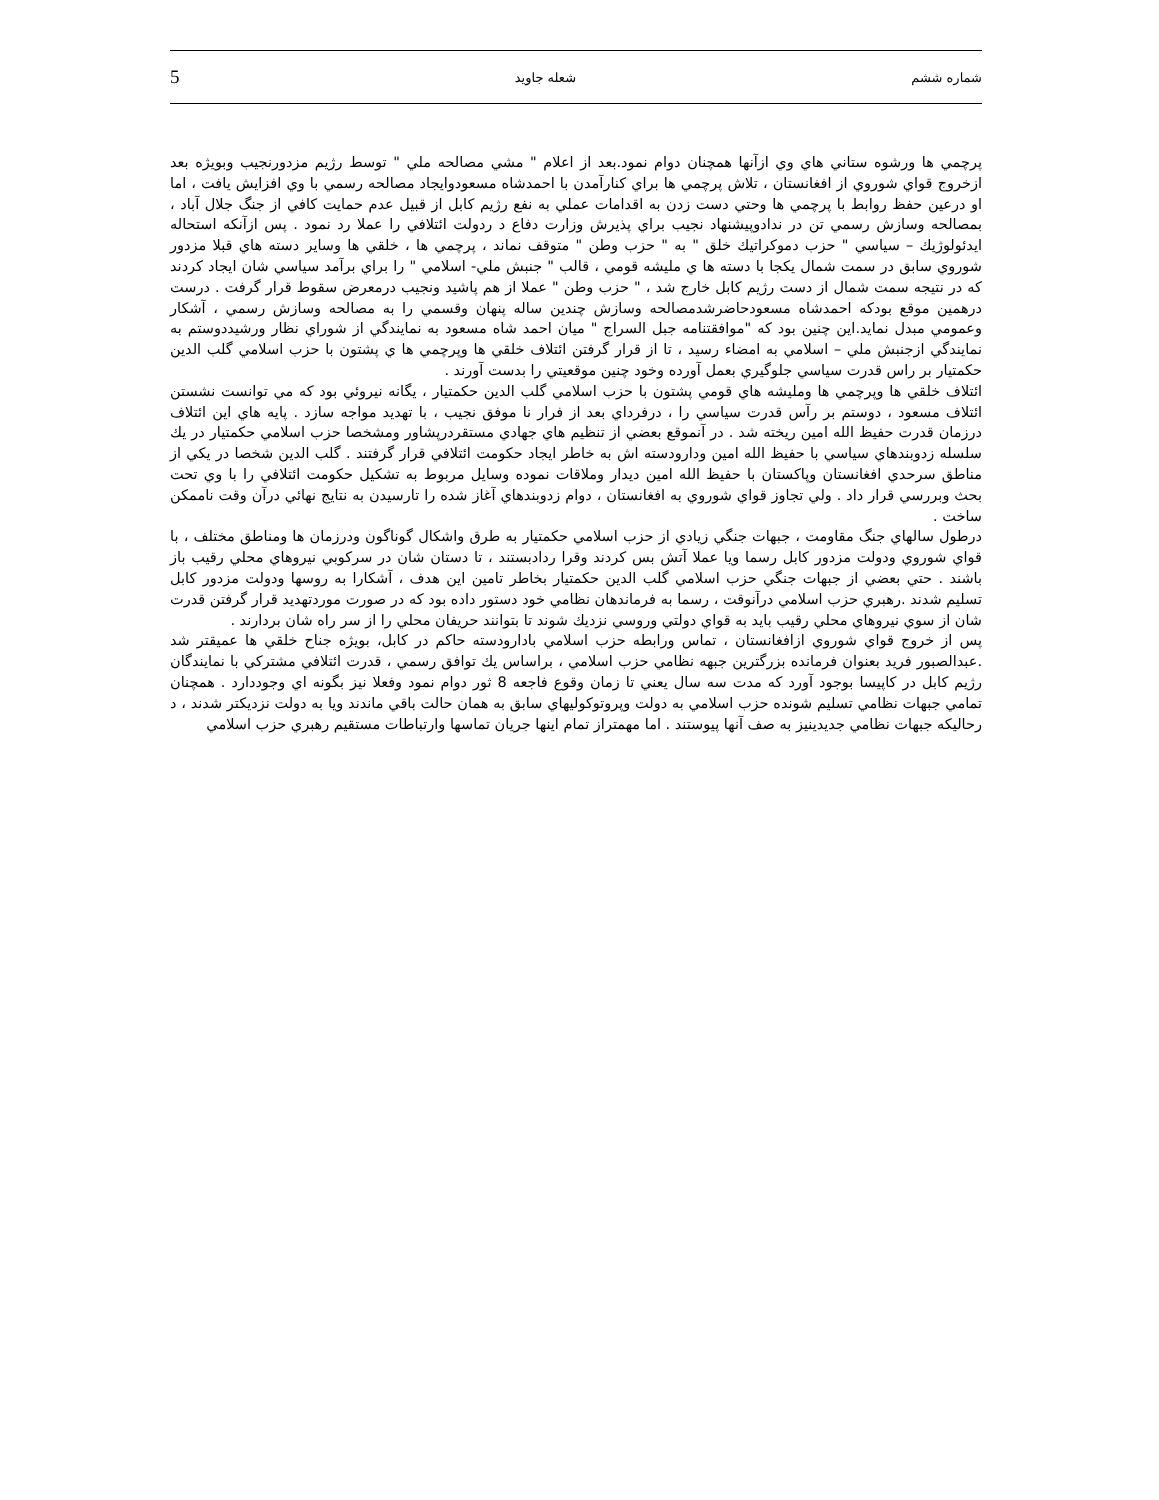شماره ششم شعله جاويد 5
پرچمي ها ورشوه ستاني هاي وي ازآنها همچنان دوام نمود.بعد از اعلام " مشي مصالحه ملي " توسط رژيم مزدورنجيب وبويژه بعد ازخروج قواي شوروي از افغانستان ، تلاش پرچمي ها براي كنارآمدن با احمدشاه مسعودوايجاد مصالحه رسمي با وي افزايش يافت ، اما او درعين حفظ روابط با پرچمي ها وحتي دست زدن به اقدامات عملي به نفع رژيم كابل از قبيل عدم حمايت كافي از جنگ جلال آباد ، بمصالحه وسازش رسمي تن در ندادوپيشنهاد نجيب براي پذيرش وزارت دفاع د ردولت ائتلافي را عملا رد نمود . پس ازآنكه استحاله ايدئولوژيك – سياسي " حزب دموكراتيك خلق " به " حزب وطن " متوقف نماند ، پرچمي ها ، خلقي ها وساير دسته هاي قبلا مزدور شوروي سابق در سمت شمال يكجا با دسته ها ي مليشه قومي ، قالب " جنبش ملي- اسلامي " را براي برآمد سياسي شان ايجاد كردند كه در نتيجه سمت شمال از دست رژيم كابل خارج شد ، " حزب وطن " عملا از هم پاشيد ونجيب درمعرض سقوط قرار گرفت . درست درهمين موقع بودكه احمدشاه مسعودحاضرشدمصالحه وسازش چندين ساله پنهان وقسمي را به مصالحه وسازش رسمي ، آشكار وعمومي مبدل نمايد.اين چنين بود كه "موافقتنامه جبل السراج " ميان احمد شاه مسعود به نمايندگي از شوراي نظار ورشيددوستم به نمايندگي ازجنبش ملي – اسلامي به امضاء رسيد ، تا از قرار گرفتن ائتلاف خلقي ها وپرچمي ها ي پشتون با حزب اسلامي گلب الدين حكمتيار بر راس قدرت سياسي جلوگيري بعمل آورده وخود چنين موقعيتي را بدست آورند .
ائتلاف خلقي ها وپرچمي ها ومليشه هاي قومي پشتون با حزب اسلامي گلب الدين حكمتيار ، يگانه نيروئي بود كه مي توانست نشستن ائتلاف مسعود ، دوستم بر رآس قدرت سياسي را ، درفرداي بعد از فرار نا موفق نجيب ، با تهديد مواجه سازد . پايه هاي اين ائتلاف درزمان قدرت حفيظ الله امين ريخته شد . در آنموقع بعضي از تنظيم هاي جهادي مستقردرپشاور ومشخصا حزب اسلامي حكمتيار در يك سلسله زدوبندهاي سياسي با حفيظ الله امين ودارودسته اش به خاطر ايجاد حكومت ائتلافي قرار گرفتند . گلب الدين شخصا در يكي از مناطق سرحدي افغانستان وپاكستان با حفيظ الله امين ديدار وملاقات نموده وسايل مربوط به تشكيل حكومت ائتلافي را با وي تحت بحث وبررسي قرار داد . ولي تجاوز قواي شوروي به افغانستان ، دوام زدوبندهاي آغاز شده را تارسيدن به نتايج نهائي درآن وقت ناممكن ساخت .
درطول سالهاي جنگ مقاومت ، جبهات جنگي زيادي از حزب اسلامي حكمتيار به طرق واشكال گوناگون ودرزمان ها ومناطق مختلف ، با قواي شوروي ودولت مزدور كابل رسما ويا عملا آتش بس كردند وقرا ردادبستند ، تا دستان شان در سركوبي نيروهاي محلي رقيب باز باشند . حتي بعضي از جبهات جنگي حزب اسلامي گلب الدين حكمتيار بخاطر تامين اين هدف ، آشكارا به روسها ودولت مزدور كابل تسليم شدند .رهبري حزب اسلامي درآنوقت ، رسما به فرماندهان نظامي خود دستور داده بود كه در صورت موردتهديد قرار گرفتن قدرت شان از سوي نيروهاي محلي رقيب بايد به قواي دولتي وروسي نزديك شوند تا بتوانند حريفان محلي را از سر راه شان بردارند .
پس از خروج قواي شوروي ازافغانستان ، تماس ورابطه حزب اسلامي بادارودسته حاكم در كابل، بويژه جناح خلقي ها عميقتر شد .عبدالصبور فريد بعنوان فرمانده بزرگترين جبهه نظامي حزب اسلامي ، براساس يك توافق رسمي ، قدرت ائتلافي مشتركي با نمايندگان رژيم كابل در كاپيسا بوجود آورد كه مدت سه سال يعني تا زمان وقوع فاجعه 8 ثور دوام نمود وفعلا نيز بگونه اي وجوددارد . همچنان تمامي جبهات نظامي تسليم شونده حزب اسلامي به دولت وپروتوكوليهاي سابق به همان حالت باقي ماندند ويا به دولت نزديكتر شدند ، د رحاليكه جبهات نظامي جديدينيز به صف آنها پيوستند . اما مهمتراز تمام اينها جريان تماسها وارتباطات مستقيم رهبري حزب اسلامي